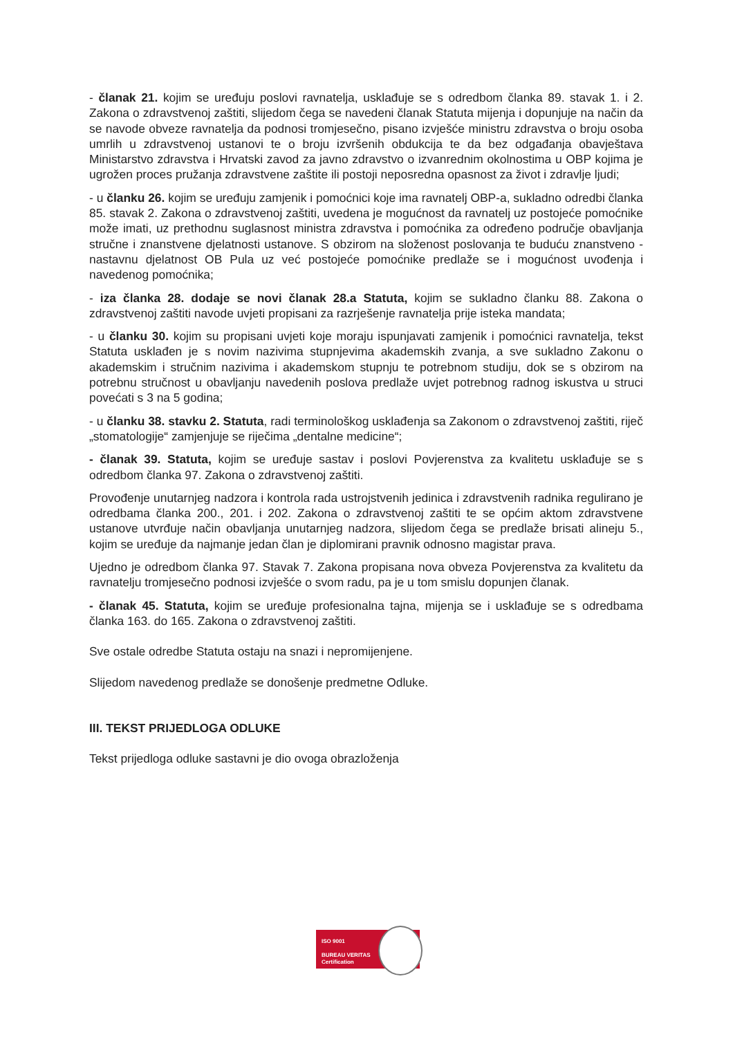- članak 21. kojim se uređuju poslovi ravnatelja, usklađuje se s odredbom članka 89. stavak 1. i 2. Zakona o zdravstvenoj zaštiti, slijedom čega se navedeni članak Statuta mijenja i dopunjuje na način da se navode obveze ravnatelja da podnosi tromjesečno, pisano izvješće ministru zdravstva o broju osoba umrlih u zdravstvenoj ustanovi te o broju izvršenih obdukcija te da bez odgađanja obavještava Ministarstvo zdravstva i Hrvatski zavod za javno zdravstvo o izvanrednim okolnostima u OBP kojima je ugrožen proces pružanja zdravstvene zaštite ili postoji neposredna opasnost za život i zdravlje ljudi;
- u članku 26. kojim se uređuju zamjenik i pomoćnici koje ima ravnatelj OBP-a, sukladno odredbi članka 85. stavak 2. Zakona o zdravstvenoj zaštiti, uvedena je mogućnost da ravnatelj uz postojeće pomoćnike može imati, uz prethodnu suglasnost ministra zdravstva i pomoćnika za određeno područje obavljanja stručne i znanstvene djelatnosti ustanove. S obzirom na složenost poslovanja te buduću znanstveno - nastavnu djelatnost OB Pula uz već postojeće pomoćnike predlaže se i mogućnost uvođenja i navedenog pomoćnika;
- iza članka 28. dodaje se novi članak 28.a Statuta, kojim se sukladno članku 88. Zakona o zdravstvenoj zaštiti navode uvjeti propisani za razrješenje ravnatelja prije isteka mandata;
- u članku 30. kojim su propisani uvjeti koje moraju ispunjavati zamjenik i pomoćnici ravnatelja, tekst Statuta usklađen je s novim nazivima stupnjevima akademskih zvanja, a sve sukladno Zakonu o akademskim i stručnim nazivima i akademskom stupnju te potrebnom studiju, dok se s obzirom na potrebnu stručnost u obavljanju navedenih poslova predlaže uvjet potrebnog radnog iskustva u struci povećati s 3 na 5 godina;
- u članku 38. stavku 2. Statuta, radi terminološkog usklađenja sa Zakonom o zdravstvenoj zaštiti, riječ „stomatologije“ zamjenjuje se riječima „dentalne medicine“;
- članak 39. Statuta, kojim se uređuje sastav i poslovi Povjerenstva za kvalitetu usklađuje se s odredbom članka 97. Zakona o zdravstvenoj zaštiti.
Provođenje unutarnjeg nadzora i kontrola rada ustrojstvenih jedinica i zdravstvenih radnika regulirano je odredbama članka 200., 201. i 202. Zakona o zdravstvenoj zaštiti te se općim aktom zdravstvene ustanove utvrđuje način obavljanja unutarnjeg nadzora, slijedom čega se predlaže brisati alineju 5., kojim se uređuje da najmanje jedan član je diplomirani pravnik odnosno magistar prava.
Ujedno je odredbom članka 97. Stavak 7. Zakona propisana nova obveza Povjerenstva za kvalitetu da ravnatelju tromjesečno podnosi izvješće o svom radu, pa je u tom smislu dopunjen članak.
- članak 45. Statuta, kojim se uređuje profesionalna tajna, mijenja se i usklađuje se s odredbama članka 163. do 165. Zakona o zdravstvenoj zaštiti.
Sve ostale odredbe Statuta ostaju na snazi i nepromijenjene.
Slijedom navedenog predlaže se donošenje predmetne Odluke.
III. TEKST PRIJEDLOGA ODLUKE
Tekst prijedloga odluke sastavni je dio ovoga obrazloženja
ISO 9001
BUREAU VERITAS
Certification